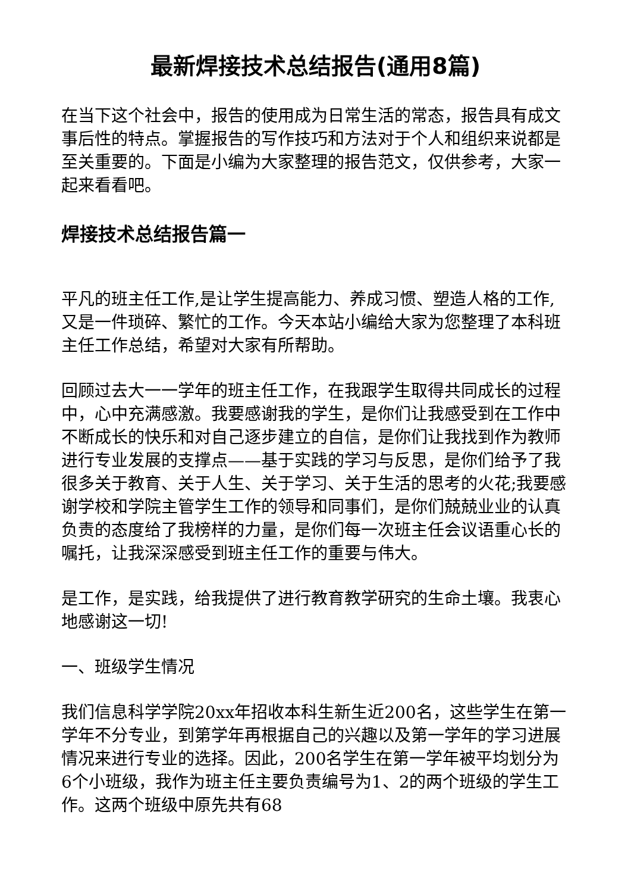最新焊接技术总结报告(通用8篇)
在当下这个社会中，报告的使用成为日常生活的常态，报告具有成文事后性的特点。掌握报告的写作技巧和方法对于个人和组织来说都是至关重要的。下面是小编为大家整理的报告范文，仅供参考，大家一起来看看吧。
焊接技术总结报告篇一
平凡的班主任工作,是让学生提高能力、养成习惯、塑造人格的工作,又是一件琐碎、繁忙的工作。今天本站小编给大家为您整理了本科班主任工作总结，希望对大家有所帮助。
回顾过去大一一学年的班主任工作，在我跟学生取得共同成长的过程中，心中充满感激。我要感谢我的学生，是你们让我感受到在工作中不断成长的快乐和对自己逐步建立的自信，是你们让我找到作为教师进行专业发展的支撑点——基于实践的学习与反思，是你们给予了我很多关于教育、关于人生、关于学习、关于生活的思考的火花;我要感谢学校和学院主管学生工作的领导和同事们，是你们兢兢业业的认真负责的态度给了我榜样的力量，是你们每一次班主任会议语重心长的嘱托，让我深深感受到班主任工作的重要与伟大。
是工作，是实践，给我提供了进行教育教学研究的生命土壤。我衷心地感谢这一切!
一、班级学生情况
我们信息科学学院20xx年招收本科生新生近200名，这些学生在第一学年不分专业，到第学年再根据自己的兴趣以及第一学年的学习进展情况来进行专业的选择。因此，200名学生在第一学年被平均划分为6个小班级，我作为班主任主要负责编号为1、2的两个班级的学生工作。这两个班级中原先共有68